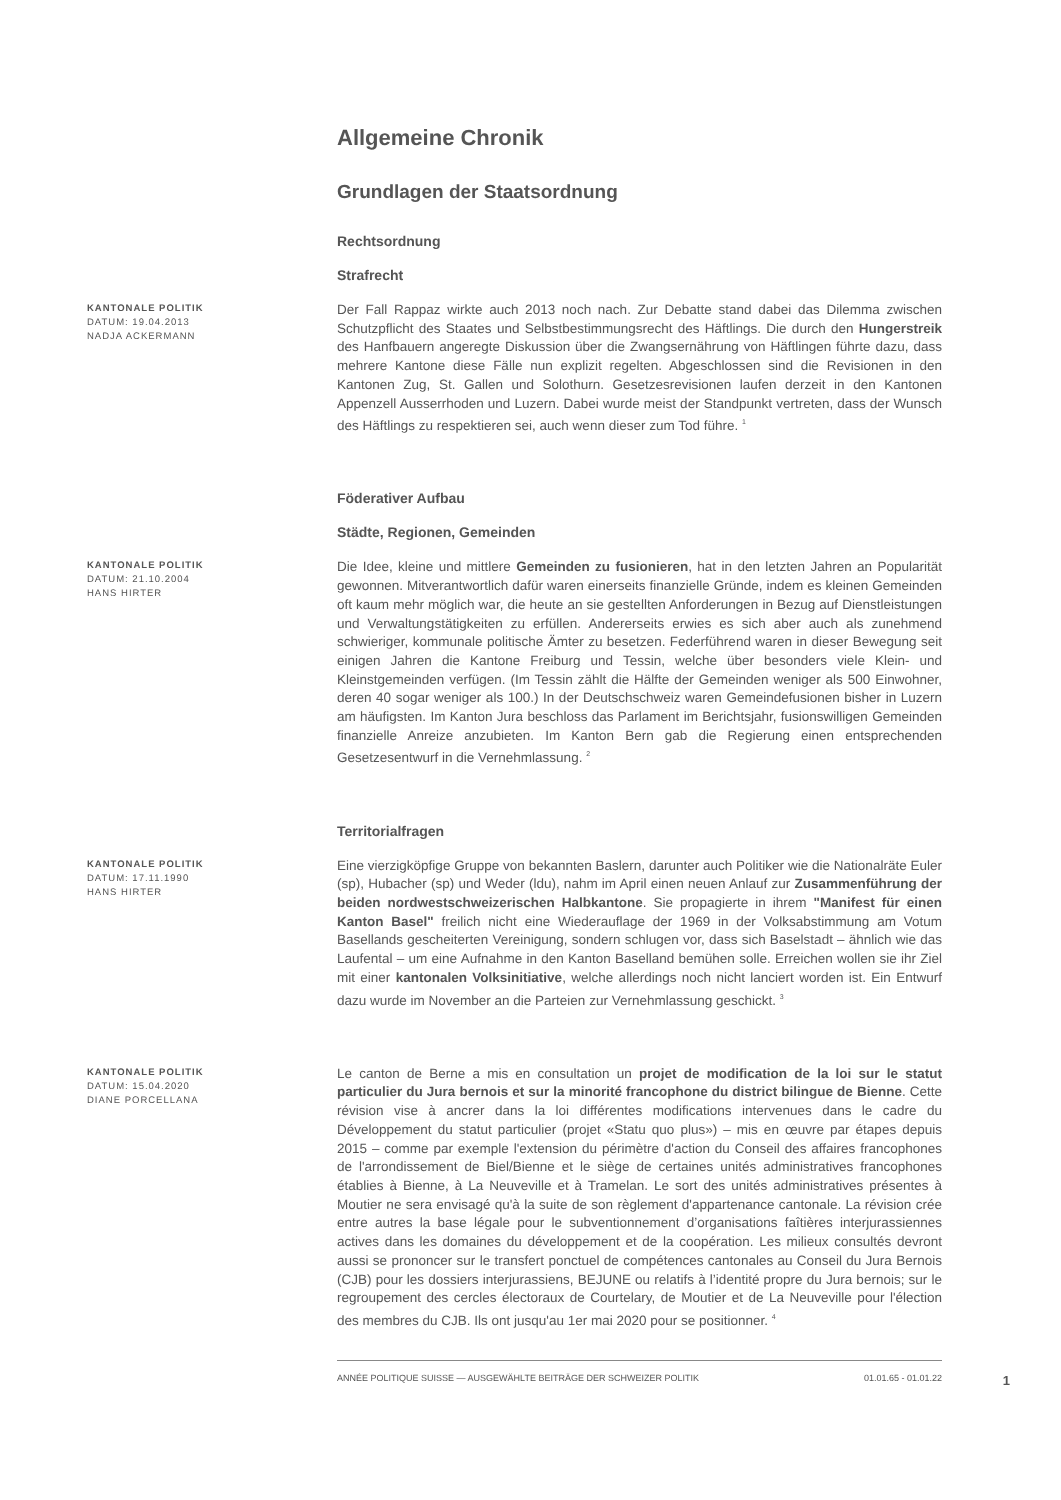Allgemeine Chronik
Grundlagen der Staatsordnung
Rechtsordnung
Strafrecht
KANTONALE POLITIK
DATUM: 19.04.2013
NADJA ACKERMANN
Der Fall Rappaz wirkte auch 2013 noch nach. Zur Debatte stand dabei das Dilemma zwischen Schutzpflicht des Staates und Selbstbestimmungsrecht des Häftlings. Die durch den Hungerstreik des Hanfbauern angeregte Diskussion über die Zwangsernährung von Häftlingen führte dazu, dass mehrere Kantone diese Fälle nun explizit regelten. Abgeschlossen sind die Revisionen in den Kantonen Zug, St. Gallen und Solothurn. Gesetzesrevisionen laufen derzeit in den Kantonen Appenzell Ausserrhoden und Luzern. Dabei wurde meist der Standpunkt vertreten, dass der Wunsch des Häftlings zu respektieren sei, auch wenn dieser zum Tod führe. <sup>1</sup>
Föderativer Aufbau
Städte, Regionen, Gemeinden
KANTONALE POLITIK
DATUM: 21.10.2004
HANS HIRTER
Die Idee, kleine und mittlere Gemeinden zu fusionieren, hat in den letzten Jahren an Popularität gewonnen. Mitverantwortlich dafür waren einerseits finanzielle Gründe, indem es kleinen Gemeinden oft kaum mehr möglich war, die heute an sie gestellten Anforderungen in Bezug auf Dienstleistungen und Verwaltungstätigkeiten zu erfüllen. Andererseits erwies es sich aber auch als zunehmend schwieriger, kommunale politische Ämter zu besetzen. Federführend waren in dieser Bewegung seit einigen Jahren die Kantone Freiburg und Tessin, welche über besonders viele Klein- und Kleinstgemeinden verfügen. (Im Tessin zählt die Hälfte der Gemeinden weniger als 500 Einwohner, deren 40 sogar weniger als 100.) In der Deutschschweiz waren Gemeindefusionen bisher in Luzern am häufigsten. Im Kanton Jura beschloss das Parlament im Berichtsjahr, fusionswilligen Gemeinden finanzielle Anreize anzubieten. Im Kanton Bern gab die Regierung einen entsprechenden Gesetzesentwurf in die Vernehmlassung. <sup>2</sup>
Territorialfragen
KANTONALE POLITIK
DATUM: 17.11.1990
HANS HIRTER
Eine vierzigköpfige Gruppe von bekannten Baslern, darunter auch Politiker wie die Nationalräte Euler (sp), Hubacher (sp) und Weder (ldu), nahm im April einen neuen Anlauf zur Zusammenführung der beiden nordwestschweizerischen Halbkantone. Sie propagierte in ihrem "Manifest für einen Kanton Basel" freilich nicht eine Wiederauflage der 1969 in der Volksabstimmung am Votum Basellands gescheiterten Vereinigung, sondern schlugen vor, dass sich Baselstadt – ähnlich wie das Laufental – um eine Aufnahme in den Kanton Baselland bemühen solle. Erreichen wollen sie ihr Ziel mit einer kantonalen Volksinitiative, welche allerdings noch nicht lanciert worden ist. Ein Entwurf dazu wurde im November an die Parteien zur Vernehmlassung geschickt. <sup>3</sup>
KANTONALE POLITIK
DATUM: 15.04.2020
DIANE PORCELLANA
Le canton de Berne a mis en consultation un projet de modification de la loi sur le statut particulier du Jura bernois et sur la minorité francophone du district bilingue de Bienne. Cette révision vise à ancrer dans la loi différentes modifications intervenues dans le cadre du Développement du statut particulier (projet «Statu quo plus») – mis en œuvre par étapes depuis 2015 – comme par exemple l'extension du périmètre d'action du Conseil des affaires francophones de l'arrondissement de Biel/Bienne et le siège de certaines unités administratives francophones établies à Bienne, à La Neuveville et à Tramelan. Le sort des unités administratives présentes à Moutier ne sera envisagé qu'à la suite de son règlement d'appartenance cantonale. La révision crée entre autres la base légale pour le subventionnement d’organisations faîtières interjurassiennes actives dans les domaines du développement et de la coopération. Les milieux consultés devront aussi se prononcer sur le transfert ponctuel de compétences cantonales au Conseil du Jura Bernois (CJB) pour les dossiers interjurassiens, BEJUNE ou relatifs à l’identité propre du Jura bernois; sur le regroupement des cercles électoraux de Courtelary, de Moutier et de La Neuveville pour l'élection des membres du CJB. Ils ont jusqu'au 1er mai 2020 pour se positionner. <sup>4</sup>
ANNÉE POLITIQUE SUISSE — AUSGEWÄHLTE BEITRÄGE DER SCHWEIZER POLITIK 01.01.65 - 01.01.22 1